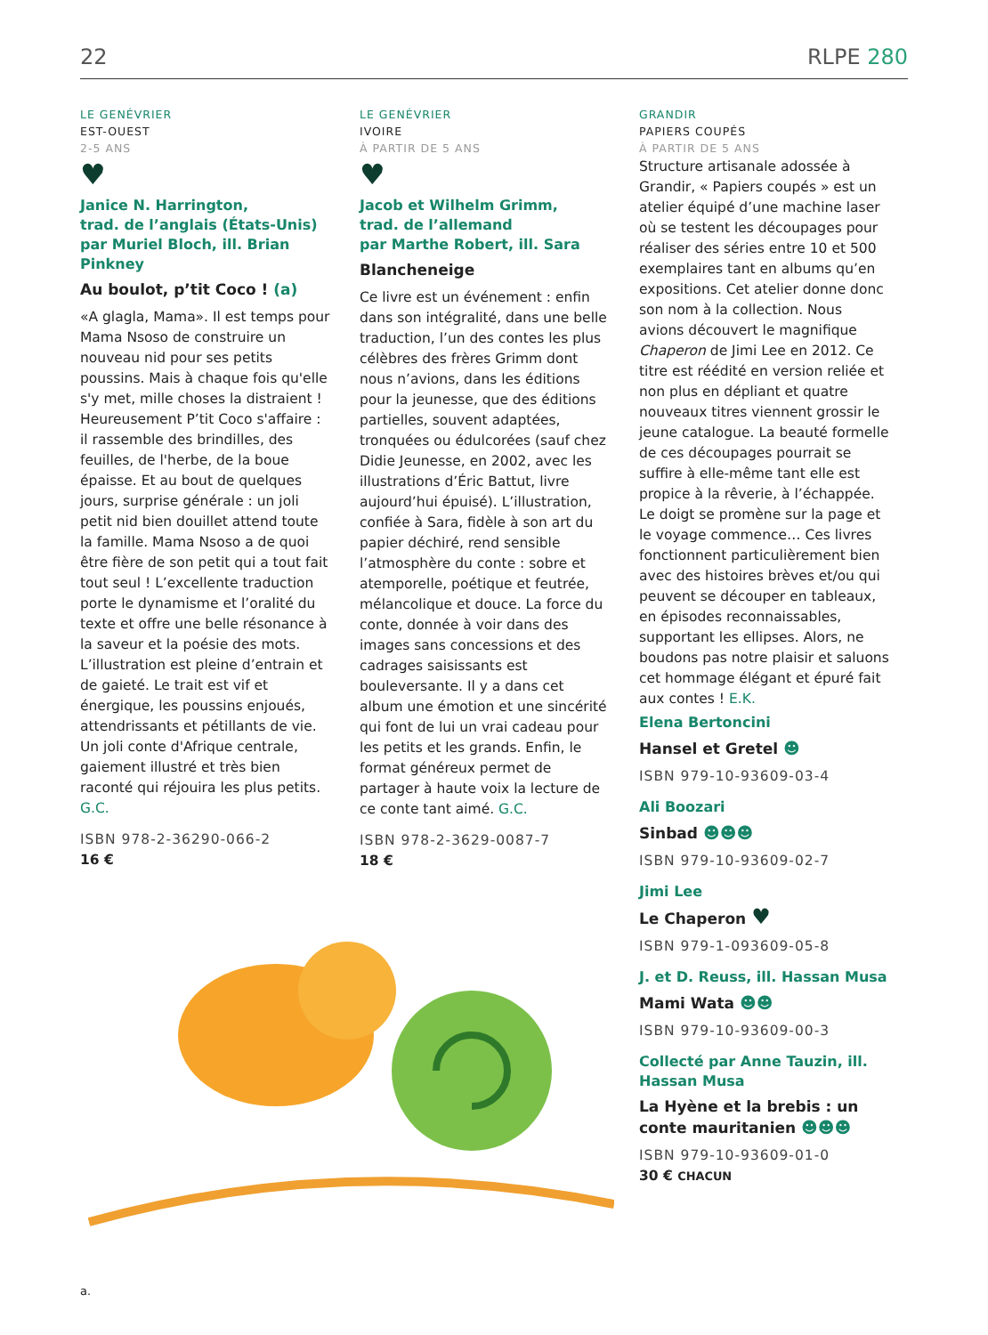22 RLPE 280
LE GENÉVRIER
EST-OUEST
2-5 ANS
♥
Janice N. Harrington,
trad. de l’anglais (États-Unis)
par Muriel Bloch, ill. Brian Pinkney
Au boulot, p’tit Coco ! (a)
«A glagla, Mama». Il est temps pour Mama Nsoso de construire un nouveau nid pour ses petits poussins. Mais à chaque fois qu'elle s'y met, mille choses la distraient ! Heureusement P’tit Coco s'affaire : il rassemble des brindilles, des feuilles, de l'herbe, de la boue épaisse. Et au bout de quelques jours, surprise générale : un joli petit nid bien douillet attend toute la famille. Mama Nsoso a de quoi être fière de son petit qui a tout fait tout seul ! L’excellente traduction porte le dynamisme et l’oralité du texte et offre une belle résonance à la saveur et la poésie des mots. L’illustration est pleine d’entrain et de gaieté. Le trait est vif et énergique, les poussins enjoués, attendrissants et pétillants de vie. Un joli conte d'Afrique centrale, gaiement illustré et très bien raconté qui réjouira les plus petits. G.C.
ISBN 978-2-36290-066-2
16 €
LE GENÉVRIER
IVOIRE
À PARTIR DE 5 ANS
♥
Jacob et Wilhelm Grimm,
trad. de l’allemand
par Marthe Robert, ill. Sara
Blancheneige
Ce livre est un événement : enfin dans son intégralité, dans une belle traduction, l’un des contes les plus célèbres des frères Grimm dont nous n’avions, dans les éditions pour la jeunesse, que des éditions partielles, souvent adaptées, tronquées ou édulcorées (sauf chez Didie Jeunesse, en 2002, avec les illustrations d’Éric Battut, livre aujourd’hui épuisé). L’illustration, confiée à Sara, fidèle à son art du papier déchiré, rend sensible l’atmosphère du conte : sobre et atemporelle, poétique et feutrée, mélancolique et douce. La force du conte, donnée à voir dans des images sans concessions et des cadrages saisissants est bouleversante. Il y a dans cet album une émotion et une sincérité qui font de lui un vrai cadeau pour les petits et les grands. Enfin, le format généreux permet de partager à haute voix la lecture de ce conte tant aimé. G.C.
ISBN 978-2-3629-0087-7
18 €
GRANDIR
PAPIERS COUPÉS
À PARTIR DE 5 ANS
Structure artisanale adossée à Grandir, « Papiers coupés » est un atelier équipé d’une machine laser où se testent les découpages pour réaliser des séries entre 10 et 500 exemplaires tant en albums qu’en expositions. Cet atelier donne donc son nom à la collection. Nous avions découvert le magnifique Chaperon de Jimi Lee en 2012. Ce titre est réédité en version reliée et non plus en dépliant et quatre nouveaux titres viennent grossir le jeune catalogue. La beauté formelle de ces découpages pourrait se suffire à elle-même tant elle est propice à la rêverie, à l’échappée. Le doigt se promène sur la page et le voyage commence… Ces livres fonctionnent particulièrement bien avec des histoires brèves et/ou qui peuvent se découper en tableaux, en épisodes reconnaissables, supportant les ellipses. Alors, ne boudons pas notre plaisir et saluons cet hommage élégant et épuré fait aux contes ! E.K.
Elena Bertoncini
Hansel et Gretel ☻
ISBN 979-10-93609-03-4
Ali Boozari
Sinbad ☻☻☻
ISBN 979-10-93609-02-7
Jimi Lee
Le Chaperon ♥
ISBN 979-1-093609-05-8
J. et D. Reuss, ill. Hassan Musa
Mami Wata ☻☻
ISBN 979-10-93609-00-3
Collecté par Anne Tauzin, ill. Hassan Musa
La Hyène et la brebis : un conte mauritanien ☻☻☻
ISBN 979-10-93609-01-0
30 € CHACUN
a.